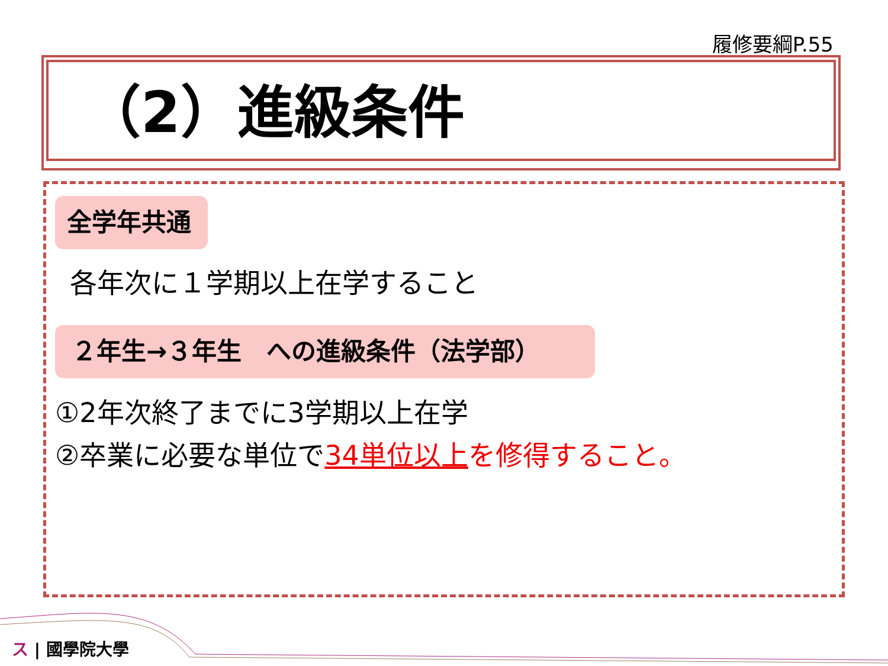履修要綱P.55
（2）進級条件
全学年共通
各年次に１学期以上在学すること
２年生→３年生　への進級条件（法学部）
①2年次終了までに3学期以上在学
②卒業に必要な単位で34単位以上 を修得すること。
ス | 國學院大學